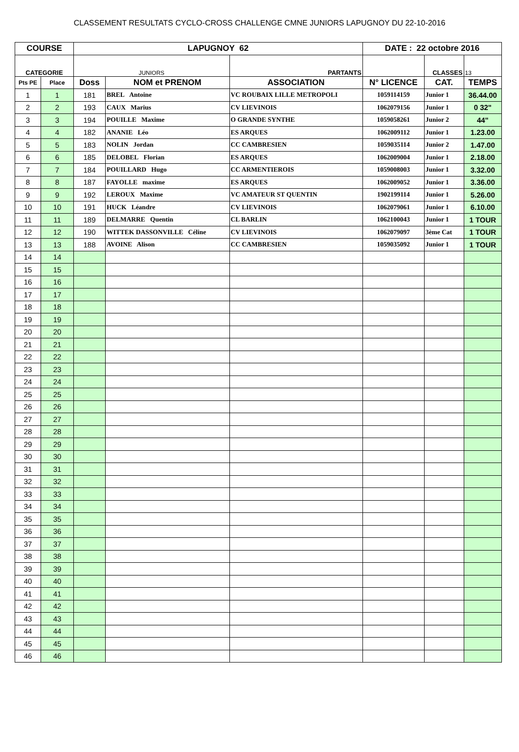CLASSEMENT RESULTATS CYCLO-CROSS CHALLENGE CMNE JUNIORS LAPUGNOY DU 22-10-2016
| COURSE | | LAPUGNOY 62 | | | DATE : 22 octobre 2016 | | |
| --- | --- | --- | --- | --- | --- | --- | --- |
| CATEGORIE | | JUNIORS | | PARTANTS | | CLASSES | 13 |
| Pts PE | Place | Doss | NOM et PRENOM | ASSOCIATION | N° LICENCE | CAT. | TEMPS |
| 1 | 1 | 181 | BREL Antoine | VC ROUBAIX LILLE METROPOLI | 1059114159 | Junior 1 | 36.44.00 |
| 2 | 2 | 193 | CAUX Marius | CV LIEVINOIS | 1062079156 | Junior 1 | 0 32" |
| 3 | 3 | 194 | POUILLE Maxime | O GRANDE SYNTHE | 1059058261 | Junior 2 | 44" |
| 4 | 4 | 182 | ANANIE Léo | ES ARQUES | 1062009112 | Junior 1 | 1.23.00 |
| 5 | 5 | 183 | NOLIN Jordan | CC CAMBRESIEN | 1059035114 | Junior 2 | 1.47.00 |
| 6 | 6 | 185 | DELOBEL Florian | ES ARQUES | 1062009004 | Junior 1 | 2.18.00 |
| 7 | 7 | 184 | POUILLARD Hugo | CC ARMENTIEROIS | 1059008003 | Junior 1 | 3.32.00 |
| 8 | 8 | 187 | FAYOLLE maxime | ES ARQUES | 1062009052 | Junior 1 | 3.36.00 |
| 9 | 9 | 192 | LEROUX Maxime | VC AMATEUR ST QUENTIN | 1902199114 | Junior 1 | 5.26.00 |
| 10 | 10 | 191 | HUCK Léandre | CV LIEVINOIS | 1062079061 | Junior 1 | 6.10.00 |
| 11 | 11 | 189 | DELMARRE Quentin | CL BARLIN | 1062100043 | Junior 1 | 1 TOUR |
| 12 | 12 | 190 | WITTEK DASSONVILLE Céline | CV LIEVINOIS | 1062079097 | 3ème Cat | 1 TOUR |
| 13 | 13 | 188 | AVOINE Alison | CC CAMBRESIEN | 1059035092 | Junior 1 | 1 TOUR |
| 14 | 14 | | | | | | |
| 15 | 15 | | | | | | |
| 16 | 16 | | | | | | |
| 17 | 17 | | | | | | |
| 18 | 18 | | | | | | |
| 19 | 19 | | | | | | |
| 20 | 20 | | | | | | |
| 21 | 21 | | | | | | |
| 22 | 22 | | | | | | |
| 23 | 23 | | | | | | |
| 24 | 24 | | | | | | |
| 25 | 25 | | | | | | |
| 26 | 26 | | | | | | |
| 27 | 27 | | | | | | |
| 28 | 28 | | | | | | |
| 29 | 29 | | | | | | |
| 30 | 30 | | | | | | |
| 31 | 31 | | | | | | |
| 32 | 32 | | | | | | |
| 33 | 33 | | | | | | |
| 34 | 34 | | | | | | |
| 35 | 35 | | | | | | |
| 36 | 36 | | | | | | |
| 37 | 37 | | | | | | |
| 38 | 38 | | | | | | |
| 39 | 39 | | | | | | |
| 40 | 40 | | | | | | |
| 41 | 41 | | | | | | |
| 42 | 42 | | | | | | |
| 43 | 43 | | | | | | |
| 44 | 44 | | | | | | |
| 45 | 45 | | | | | | |
| 46 | 46 | | | | | | |